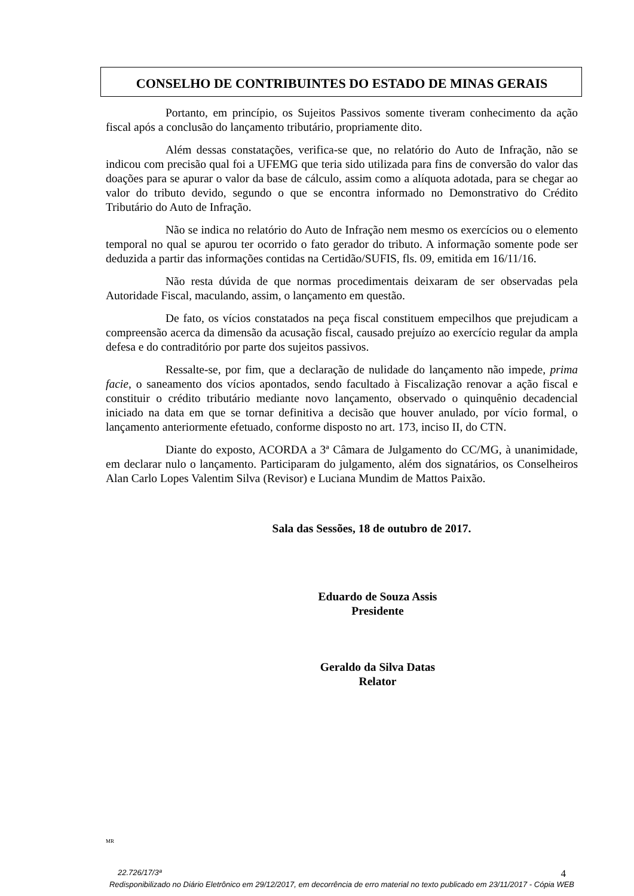CONSELHO DE CONTRIBUINTES DO ESTADO DE MINAS GERAIS
Portanto, em princípio, os Sujeitos Passivos somente tiveram conhecimento da ação fiscal após a conclusão do lançamento tributário, propriamente dito.
Além dessas constatações, verifica-se que, no relatório do Auto de Infração, não se indicou com precisão qual foi a UFEMG que teria sido utilizada para fins de conversão do valor das doações para se apurar o valor da base de cálculo, assim como a alíquota adotada, para se chegar ao valor do tributo devido, segundo o que se encontra informado no Demonstrativo do Crédito Tributário do Auto de Infração.
Não se indica no relatório do Auto de Infração nem mesmo os exercícios ou o elemento temporal no qual se apurou ter ocorrido o fato gerador do tributo. A informação somente pode ser deduzida a partir das informações contidas na Certidão/SUFIS, fls. 09, emitida em 16/11/16.
Não resta dúvida de que normas procedimentais deixaram de ser observadas pela Autoridade Fiscal, maculando, assim, o lançamento em questão.
De fato, os vícios constatados na peça fiscal constituem empecilhos que prejudicam a compreensão acerca da dimensão da acusação fiscal, causado prejuízo ao exercício regular da ampla defesa e do contraditório por parte dos sujeitos passivos.
Ressalte-se, por fim, que a declaração de nulidade do lançamento não impede, prima facie, o saneamento dos vícios apontados, sendo facultado à Fiscalização renovar a ação fiscal e constituir o crédito tributário mediante novo lançamento, observado o quinquênio decadencial iniciado na data em que se tornar definitiva a decisão que houver anulado, por vício formal, o lançamento anteriormente efetuado, conforme disposto no art. 173, inciso II, do CTN.
Diante do exposto, ACORDA a 3ª Câmara de Julgamento do CC/MG, à unanimidade, em declarar nulo o lançamento. Participaram do julgamento, além dos signatários, os Conselheiros Alan Carlo Lopes Valentim Silva (Revisor) e Luciana Mundim de Mattos Paixão.
Sala das Sessões, 18 de outubro de 2017.
Eduardo de Souza Assis
Presidente
Geraldo da Silva Datas
Relator
MR
22.726/17/3ª 4
Redisponibilizado no Diário Eletrônico em 29/12/2017, em decorrência de erro material no texto publicado em 23/11/2017 - Cópia WEB